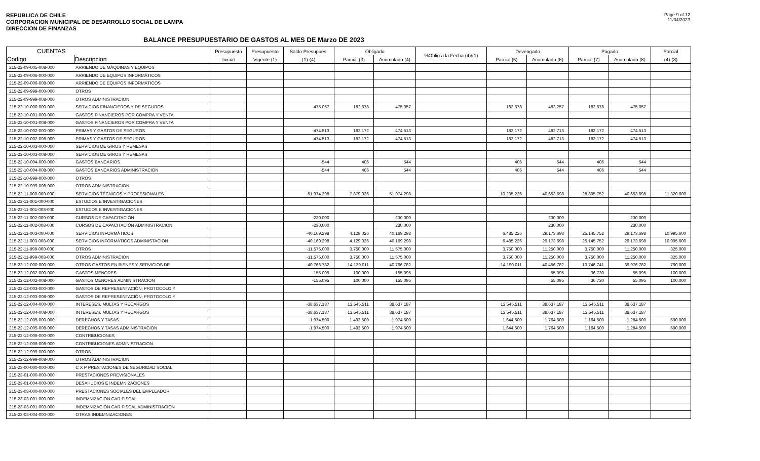REPUBLICA DE CHILE
CORPORACION MUNICIPAL DE DESARROLLO SOCIAL DE LAMPA
DIRECCION DE FINANZAS
Page 9 of 12
11/04/2023
BALANCE PRESUPUESTARIO DE GASTOS AL MES DE Marzo DE 2023
| CUENTAS | | Presupuesto | Presupuesto | Saldo Presupues. | Obligado | | %Oblig a la Fecha (4)/(1) | Devengado | | Pagado | | Parcial |
| --- | --- | --- | --- | --- | --- | --- | --- | --- | --- | --- | --- | --- |
| Codigo | Descripcion | Inicial | Vigente (1) | (1)-(4) | Parcial (3) | Acumulado (4) | | Parcial (5) | Acumulado (6) | Parcial (7) | Acumulado (8) | (4)-(8) |
| 215-22-09-005-008-000 | ARRIENDO DE MÁQUINAS Y EQUIPOS | | | | | | | | | | | |
| 215-22-09-006-000-000 | ARRIENDO DE EQUIPOS INFORMÁTICOS | | | | | | | | | | | |
| 215-22-09-006-008-000 | ARRIENDO DE EQUIPOS INFORMÁTICOS | | | | | | | | | | | |
| 215-22-09-999-000-000 | OTROS | | | | | | | | | | | |
| 215-22-09-999-008-000 | OTROS ADMINISTRACION | | | | | | | | | | | |
| 215-22-10-000-000-000 | SERVICIOS FINANCIEROS Y DE SEGUROS | | | -475.057 | 182.578 | 475.057 | | 182.578 | 483.257 | 182.578 | 475.057 | |
| 215-22-10-001-000-000 | GASTOS FINANCIEROS POR COMPRA Y VENTA | | | | | | | | | | | |
| 215-22-10-001-008-000 | GASTOS FINANCIEROS POR COMPRA Y VENTA | | | | | | | | | | | |
| 215-22-10-002-000-000 | PRIMAS Y GASTOS DE SEGUROS | | | -474.513 | 182.172 | 474.513 | | 182.172 | 482.713 | 182.172 | 474.513 | |
| 215-22-10-002-008-000 | PRIMAS Y GASTOS DE SEGUROS | | | -474.513 | 182.172 | 474.513 | | 182.172 | 482.713 | 182.172 | 474.513 | |
| 215-22-10-003-000-000 | SERVICIOS DE GIROS Y REMESAS | | | | | | | | | | | |
| 215-22-10-003-008-000 | SERVICIOS DE GIROS Y REMESAS | | | | | | | | | | | |
| 215-22-10-004-000-000 | GASTOS BANCARIOS | | | -544 | 406 | 544 | | 406 | 544 | 406 | 544 | |
| 215-22-10-004-008-000 | GASTOS BANCARIOS ADMINISTRACION | | | -544 | 406 | 544 | | 406 | 544 | 406 | 544 | |
| 215-22-10-999-000-000 | OTROS | | | | | | | | | | | |
| 215-22-10-999-008-000 | OTROS ADMINISTRACION | | | | | | | | | | | |
| 215-22-11-000-000-000 | SERVICIOS TÉCNICOS Y PROFESIONALES | | | -51.974.298 | 7.879.026 | 51.974.298 | | 10.235.226 | 40.653.698 | 28.895.752 | 40.653.698 | 11.320.600 |
| 215-22-11-001-000-000 | ESTUDIOS E INVESTIGACIONES | | | | | | | | | | | |
| 215-22-11-001-008-000 | ESTUDIOS E INVESTIGACIONES | | | | | | | | | | | |
| 215-22-11-002-000-000 | CURSOS DE CAPACITACIÓN | | | -230.000 | | 230.000 | | | 230.000 | | 230.000 | |
| 215-22-11-002-008-000 | CURSOS DE CAPACITACIÓN ADMINISTRACION | | | -230.000 | | 230.000 | | | 230.000 | | 230.000 | |
| 215-22-11-003-000-000 | SERVICIOS INFORMÁTICOS | | | -40.169.298 | 4.129.026 | 40.169.298 | | 6.485.226 | 29.173.698 | 25.145.752 | 29.173.698 | 10.995.600 |
| 215-22-11-003-008-000 | SERVICIOS INFORMÁTICOS ADMINISTACION | | | -40.169.298 | 4.129.026 | 40.169.298 | | 6.485.226 | 29.173.698 | 25.145.752 | 29.173.698 | 10.995.600 |
| 215-22-11-999-000-000 | OTROS | | | -11.575.000 | 3.750.000 | 11.575.000 | | 3.750.000 | 11.250.000 | 3.750.000 | 11.250.000 | 325.000 |
| 215-22-11-999-008-000 | OTROS ADMINISTRACION | | | -11.575.000 | 3.750.000 | 11.575.000 | | 3.750.000 | 11.250.000 | 3.750.000 | 11.250.000 | 325.000 |
| 215-22-12-000-000-000 | OTROS GASTOS EN BIENES Y SERVICIOS DE | | | -40.766.782 | 14.139.011 | 40.766.782 | | 14.190.011 | 40.456.782 | 13.746.741 | 39.976.782 | 790.000 |
| 215-22-12-002-000-000 | GASTOS MENORES | | | -155.095 | 100.000 | 155.095 | | | 55.095 | 36.730 | 55.095 | 100.000 |
| 215-22-12-002-008-000 | GASTOS MENORES ADMINISTRACION | | | -155.095 | 100.000 | 155.095 | | | 55.095 | 36.730 | 55.095 | 100.000 |
| 215-22-12-003-000-000 | GASTOS DE REPRESENTACIÓN, PROTOCOLO Y | | | | | | | | | | | |
| 215-22-12-003-008-000 | GASTOS DE REPRESENTACIÓN, PROTOCOLO Y | | | | | | | | | | | |
| 215-22-12-004-000-000 | INTERESES, MULTAS Y RECARGOS | | | -38.637.187 | 12.545.511 | 38.637.187 | | 12.545.511 | 38.637.187 | 12.545.511 | 38.637.187 | |
| 215-22-12-004-008-000 | INTERESES, MULTAS Y RECARGOS | | | -38.637.187 | 12.545.511 | 38.637.187 | | 12.545.511 | 38.637.187 | 12.545.511 | 38.637.187 | |
| 215-22-12-005-000-000 | DERECHOS Y TASAS | | | -1.974.500 | 1.493.500 | 1.974.500 | | 1.644.500 | 1.764.500 | 1.164.500 | 1.284.500 | 690.000 |
| 215-22-12-005-008-000 | DERECHOS Y TASAS ADMINISTRACION | | | -1.974.500 | 1.493.500 | 1.974.500 | | 1.644.500 | 1.764.500 | 1.164.500 | 1.284.500 | 690.000 |
| 215-22-12-006-000-000 | CONTRIBUCIONES | | | | | | | | | | | |
| 215-22-12-006-008-000 | CONTRIBUCIONES ADMINISTRACION | | | | | | | | | | | |
| 215-22-12-999-000-000 | OTROS | | | | | | | | | | | |
| 215-22-12-999-008-000 | OTROS ADMINISTRACION | | | | | | | | | | | |
| 215-23-00-000-000-000 | C X P PRESTACIONES DE SEGURIDAD SOCIAL | | | | | | | | | | | |
| 215-23-01-000-000-000 | PRESTACIONES PREVISIONALES | | | | | | | | | | | |
| 215-23-01-004-000-000 | DESAHUCIOS E INDEMNIZACIONES | | | | | | | | | | | |
| 215-23-03-000-000-000 | PRESTACIONES SOCIALES DEL EMPLEADOR | | | | | | | | | | | |
| 215-23-03-001-000-000 | INDEMNIZACIÓN CAR FISCAL | | | | | | | | | | | |
| 215-23-03-001-003-000 | INDEMNIZACIÓN CAR FISCAL ADMINISTRACION | | | | | | | | | | | |
| 215-23-03-004-000-000 | OTRAS INDEMNIZACIONES | | | | | | | | | | | |